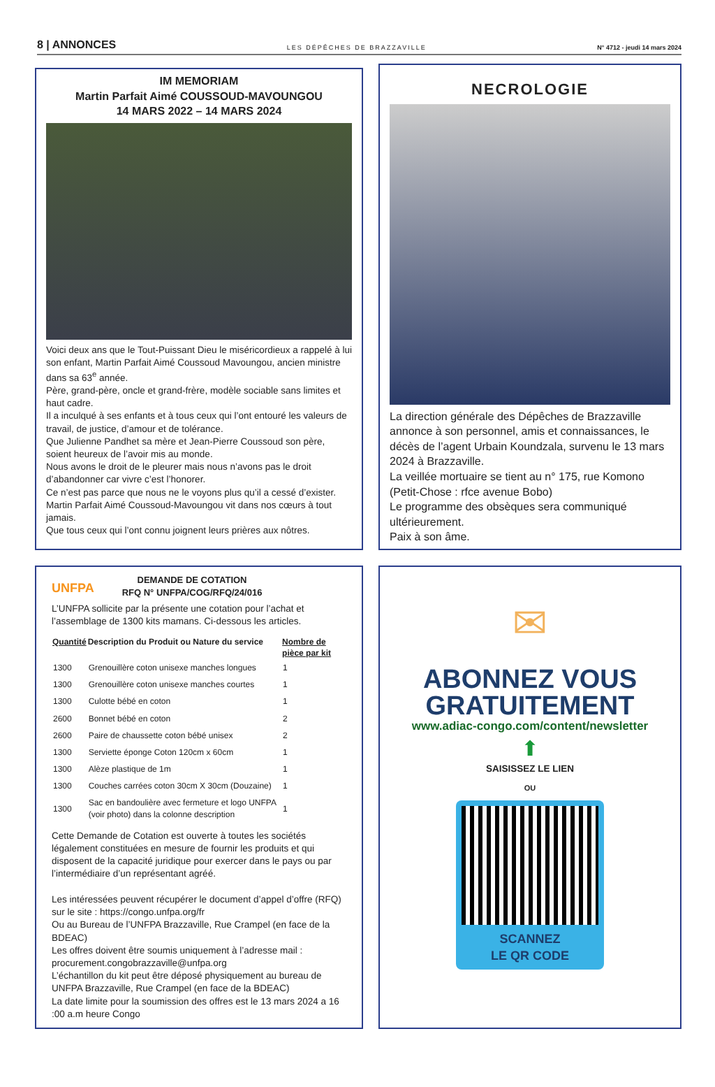8 | ANNONCES LES DÉPÊCHES DE BRAZZAVILLE N° 4712 - jeudi 14 mars 2024
IM MEMORIAM
Martin Parfait Aimé COUSSOUD-MAVOUNGOU
14 MARS 2022 – 14 MARS 2024
Voici deux ans que le Tout-Puissant Dieu le miséricordieux a rappelé à lui son enfant, Martin Parfait Aimé Coussoud Mavoungou, ancien ministre dans sa 63<sup>e</sup> année.
Père, grand-père, oncle et grand-frère, modèle sociable sans limites et haut cadre.
Il a inculqué à ses enfants et à tous ceux qui l’ont entouré les valeurs de travail, de justice, d’amour et de tolérance.
Que Julienne Pandhet sa mère et Jean-Pierre Coussoud son père, soient heureux de l’avoir mis au monde.
Nous avons le droit de le pleurer mais nous n’avons pas le droit d’abandonner car vivre c’est l’honorer.
Ce n’est pas parce que nous ne le voyons plus qu’il a cessé d’exister.
Martin Parfait Aimé Coussoud-Mavoungou vit dans nos cœurs à tout jamais.
Que tous ceux qui l’ont connu joignent leurs prières aux nôtres.
NECROLOGIE
La direction générale des Dépêches de Brazzaville annonce à son personnel, amis et connaissances, le décès de l’agent Urbain Koundzala, survenu le 13 mars 2024 à Brazzaville.
La veillée mortuaire se tient au n° 175, rue Komono (Petit-Chose : rfce avenue Bobo)
Le programme des obsèques sera communiqué ultérieurement.
Paix à son âme.
UNFPA
DEMANDE DE COTATION
RFQ N° UNFPA/COG/RFQ/24/016
L’UNFPA sollicite par la présente une cotation pour l’achat et l’assemblage de 1300 kits mamans. Ci-dessous les articles.
| Quantité | Description du Produit ou Nature du service | Nombre de pièce par kit |
| --- | --- | --- |
| 1300 | Grenouillère coton unisexe manches longues | 1 |
| 1300 | Grenouillère coton unisexe manches courtes | 1 |
| 1300 | Culotte bébé en coton | 1 |
| 2600 | Bonnet bébé en coton | 2 |
| 2600 | Paire de chaussette coton bébé unisex | 2 |
| 1300 | Serviette éponge Coton 120cm x 60cm | 1 |
| 1300 | Alèze plastique de 1m | 1 |
| 1300 | Couches carrées coton 30cm X 30cm (Douzaine) | 1 |
| 1300 | Sac en bandoulière avec fermeture et logo UNFPA (voir photo) dans la colonne description | 1 |
Cette Demande de Cotation est ouverte à toutes les sociétés légalement constituées en mesure de fournir les produits et qui disposent de la capacité juridique pour exercer dans le pays ou par l’intermédiaire d’un représentant agréé.
Les intéressées peuvent récupérer le document d’appel d’offre (RFQ) sur le site : https://congo.unfpa.org/fr
Ou au Bureau de l’UNFPA Brazzaville, Rue Crampel (en face de la BDEAC)
Les offres doivent être soumis uniquement à l’adresse mail : procurement.congobrazzaville@unfpa.org
L’échantillon du kit peut être déposé physiquement au bureau de UNFPA Brazzaville, Rue Crampel (en face de la BDEAC)
La date limite pour la soumission des offres est le 13 mars 2024 a 16 :00 a.m heure Congo
✉
ABONNEZ VOUS
GRATUITEMENT
www.adiac-congo.com/content/newsletter
⬆
SAISISSEZ LE LIEN
OU
SCANNEZ
LE QR CODE